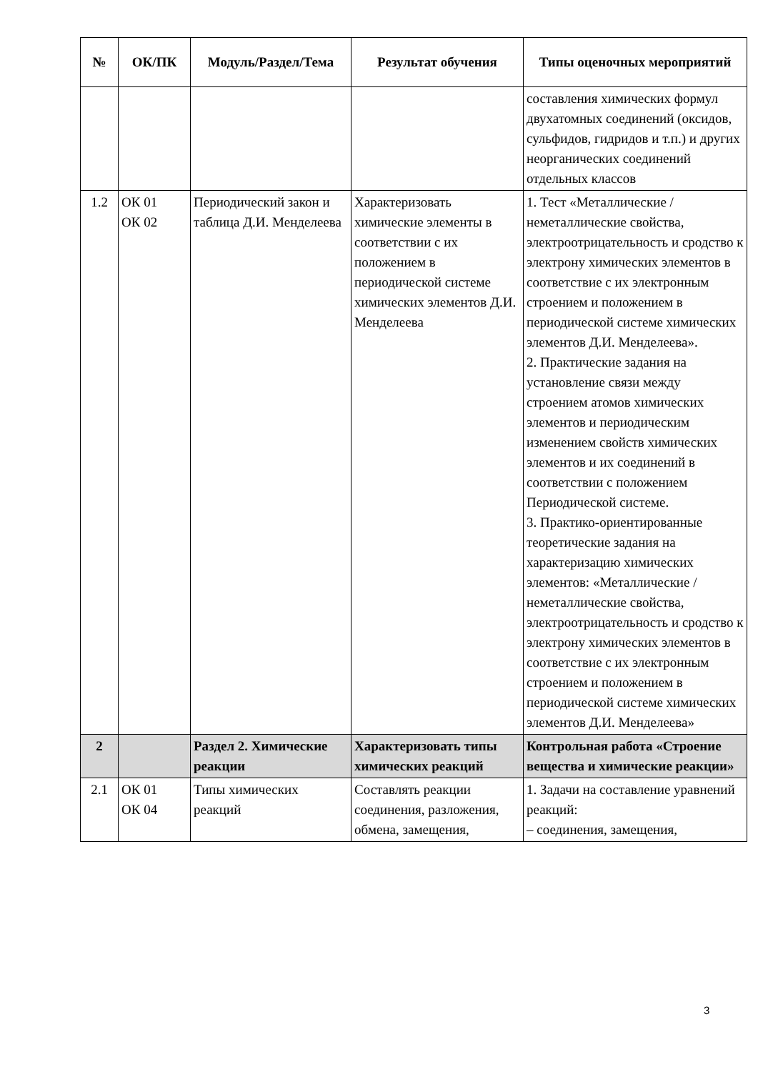| № | ОК/ПК | Модуль/Раздел/Тема | Результат обучения | Типы оценочных мероприятий |
| --- | --- | --- | --- | --- |
| | | | | составления химических формул двухатомных соединений (оксидов, сульфидов, гидридов и т.п.) и других неорганических соединений отдельных классов |
| 1.2 | ОК 01 ОК 02 | Периодический закон и таблица Д.И. Менделеева | Характеризовать химические элементы в соответствии с их положением в периодической системе химических элементов Д.И. Менделеева | 1. Тест «Металлические / неметаллические свойства, электроотрицательность и сродство к электрону химических элементов в соответствие с их электронным строением и положением в периодической системе химических элементов Д.И. Менделеева». 2. Практические задания на установление связи между строением атомов химических элементов и периодическим изменением свойств химических элементов и их соединений в соответствии с положением Периодической системе. 3. Практико-ориентированные теоретические задания на характеризацию химических элементов: «Металлические / неметаллические свойства, электроотрицательность и сродство к электрону химических элементов в соответствие с их электронным строением и положением в периодической системе химических элементов Д.И. Менделеева» |
| 2 | | Раздел 2. Химические реакции | Характеризовать типы химических реакций | Контрольная работа «Строение вещества и химические реакции» |
| 2.1 | ОК 01 ОК 04 | Типы химических реакций | Составлять реакции соединения, разложения, обмена, замещения, | 1. Задачи на составление уравнений реакций: – соединения, замещения, |
3